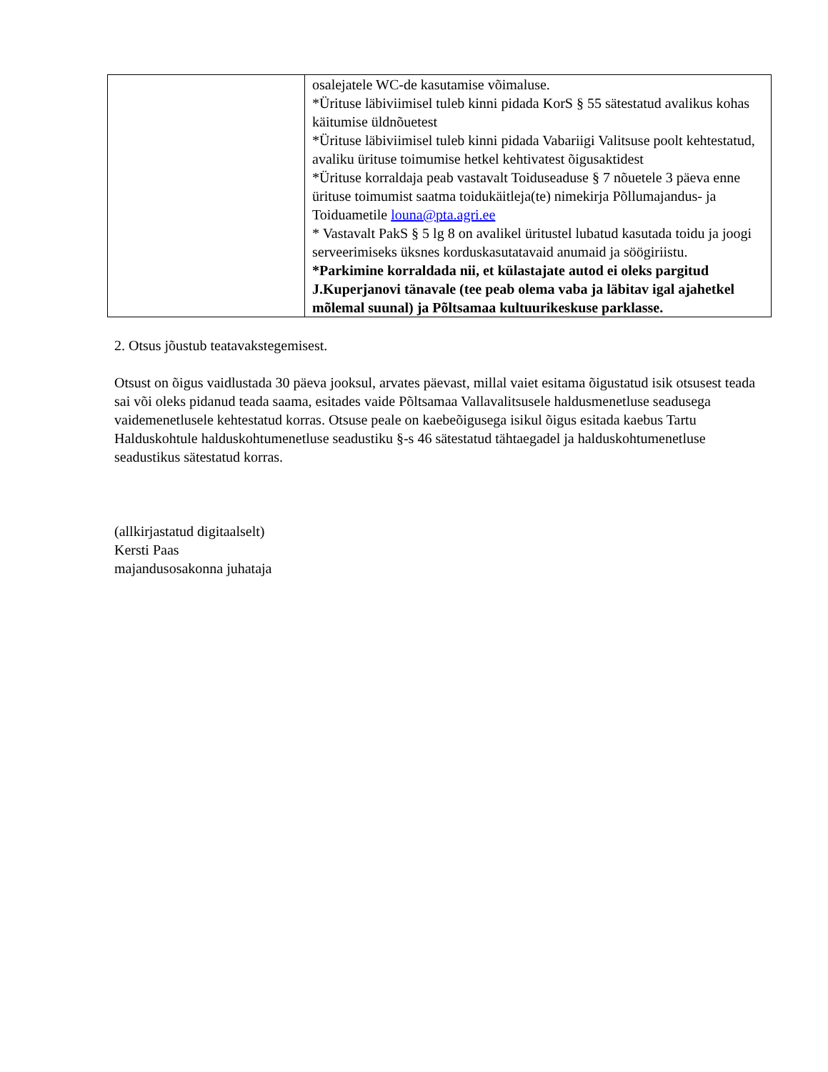| | osalejatele WC-de kasutamise võimaluse. *Ürituse läbiviimisel tuleb kinni pidada KorS § 55 sätestatud avalikus kohas käitumise üldnõuetest *Ürituse läbiviimisel tuleb kinni pidada Vabariigi Valitsuse poolt kehtestatud, avaliku ürituse toimumise hetkel kehtivatest õigusaktidest *Ürituse korraldaja peab vastavalt Toiduseaduse § 7 nõuetele 3 päeva enne ürituse toimumist saatma toidukäitleja(te) nimekirja Põllumajandus- ja Toiduametile louna@pta.agri.ee * Vastavalt PakS § 5 lg 8 on avalikel üritustel lubatud kasutada toidu ja joogi serveerimiseks üksnes korduskasutatavaid anumaid ja söögiriistu. *Parkimine korraldada nii, et külastajate autod ei oleks pargitud J.Kuperjanovi tänavale (tee peab olema vaba ja läbitav igal ajahetkel mõlemal suunal) ja Põltsamaa kultuurikeskuse parklasse. |
2. Otsus jõustub teatavakstegemisest.
Otsust on õigus vaidlustada 30 päeva jooksul, arvates päevast, millal vaiet esitama õigustatud isik otsusest teada sai või oleks pidanud teada saama, esitades vaide Põltsamaa Vallavalitsusele haldusmenetluse seadusega vaidemenetlusele kehtestatud korras. Otsuse peale on kaebeõigusega isikul õigus esitada kaebus Tartu Halduskohtule halduskohtumenetluse seadustiku §-s 46 sätestatud tähtaegadel ja halduskohtumenetluse seadustikus sätestatud korras.
(allkirjastatud digitaalselt)
Kersti Paas
majandusosakonna juhataja